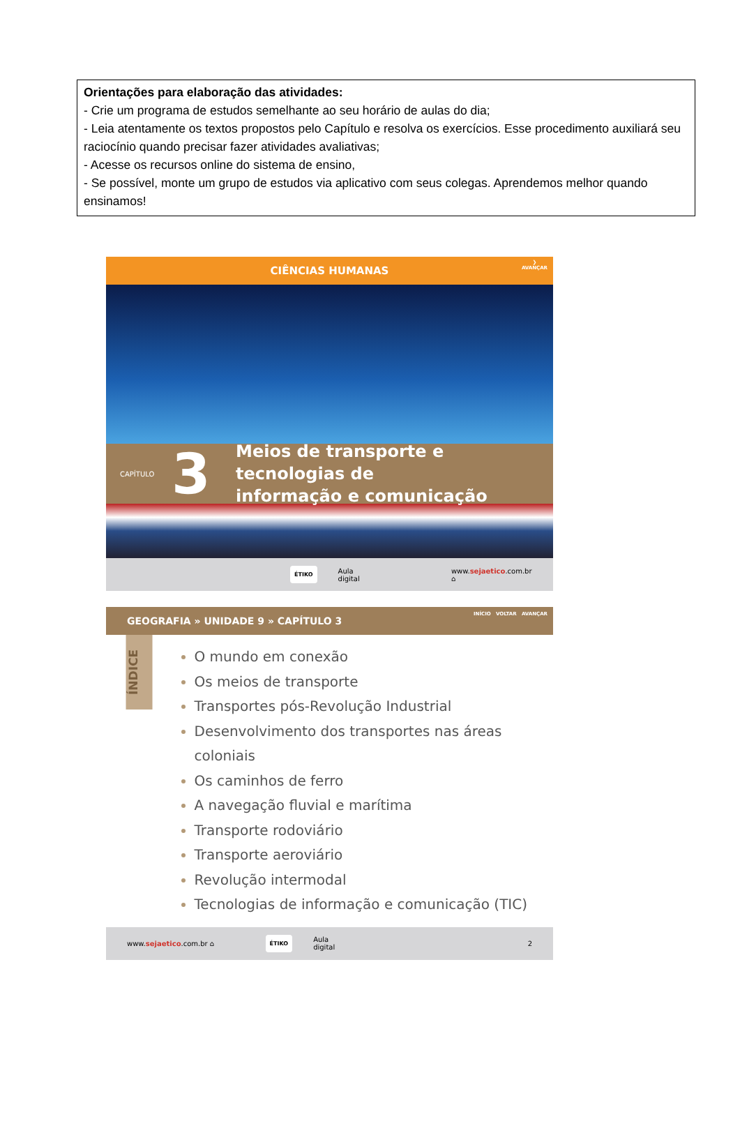Orientações para elaboração das atividades:
- Crie um programa de estudos semelhante ao seu horário de aulas do dia;
- Leia atentamente os textos propostos pelo Capítulo e resolva os exercícios. Esse procedimento auxiliará seu raciocínio quando precisar fazer atividades avaliativas;
- Acesse os recursos online do sistema de ensino,
- Se possível, monte um grupo de estudos via aplicativo com seus colegas. Aprendemos melhor quando ensinamos!
CIÊNCIAS HUMANAS
❯
AVANÇAR
CAPÍTULO
3
Meios de transporte e tecnologias de
informação e comunicação
ÉTIKO Aula digital www.sejaetico.com.br ⌂
GEOGRAFIA » UNIDADE 9 » CAPÍTULO 3
INÍCIO VOLTAR AVANÇAR
ÍNDICE
O mundo em conexão
Os meios de transporte
Transportes pós-Revolução Industrial
Desenvolvimento dos transportes nas áreas coloniais
Os caminhos de ferro
A navegação fluvial e marítima
Transporte rodoviário
Transporte aeroviário
Revolução intermodal
Tecnologias de informação e comunicação (TIC)
www.sejaetico.com.br ⌂ ÉTIKO Aula digital 2